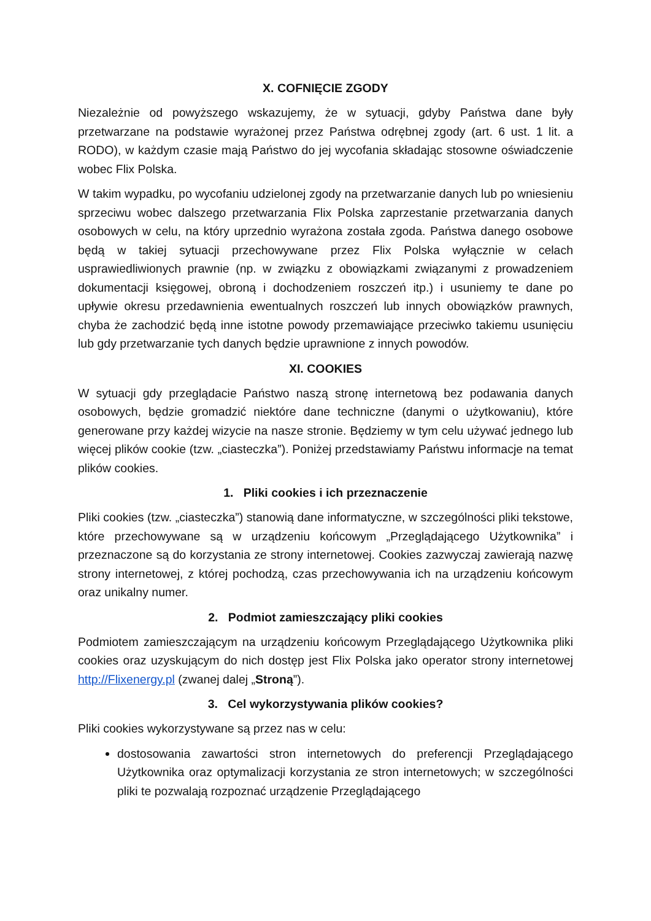X. COFNIĘCIE ZGODY
Niezależnie od powyższego wskazujemy, że w sytuacji, gdyby Państwa dane były przetwarzane na podstawie wyrażonej przez Państwa odrębnej zgody (art. 6 ust. 1 lit. a RODO), w każdym czasie mają Państwo do jej wycofania składając stosowne oświadczenie wobec Flix Polska.
W takim wypadku, po wycofaniu udzielonej zgody na przetwarzanie danych lub po wniesieniu sprzeciwu wobec dalszego przetwarzania Flix Polska zaprzestanie przetwarzania danych osobowych w celu, na który uprzednio wyrażona została zgoda. Państwa danego osobowe będą w takiej sytuacji przechowywane przez Flix Polska wyłącznie w celach usprawiedliwionych prawnie (np. w związku z obowiązkami związanymi z prowadzeniem dokumentacji księgowej, obroną i dochodzeniem roszczeń itp.) i usuniemy te dane po upływie okresu przedawnienia ewentualnych roszczeń lub innych obowiązków prawnych, chyba że zachodzić będą inne istotne powody przemawiające przeciwko takiemu usunięciu lub gdy przetwarzanie tych danych będzie uprawnione z innych powodów.
XI. COOKIES
W sytuacji gdy przeglądacie Państwo naszą stronę internetową bez podawania danych osobowych, będzie gromadzić niektóre dane techniczne (danymi o użytkowaniu), które generowane przy każdej wizycie na nasze stronie. Będziemy w tym celu używać jednego lub więcej plików cookie (tzw. „ciasteczka”). Poniżej przedstawiamy Państwu informacje na temat plików cookies.
1. Pliki cookies i ich przeznaczenie
Pliki cookies (tzw. „ciasteczka”) stanowią dane informatyczne, w szczególności pliki tekstowe, które przechowywane są w urządzeniu końcowym „Przeglądającego Użytkownika” i przeznaczone są do korzystania ze strony internetowej. Cookies zazwyczaj zawierają nazwę strony internetowej, z której pochodzą, czas przechowywania ich na urządzeniu końcowym oraz unikalny numer.
2. Podmiot zamieszczający pliki cookies
Podmiotem zamieszczającym na urządzeniu końcowym Przeglądającego Użytkownika pliki cookies oraz uzyskującym do nich dostęp jest Flix Polska jako operator strony internetowej http://Flixenergy.pl (zwanej dalej „Stroną”).
3. Cel wykorzystywania plików cookies?
Pliki cookies wykorzystywane są przez nas w celu:
dostosowania zawartości stron internetowych do preferencji Przeglądającego Użytkownika oraz optymalizacji korzystania ze stron internetowych; w szczególności pliki te pozwalają rozpoznać urządzenie Przeglądającego